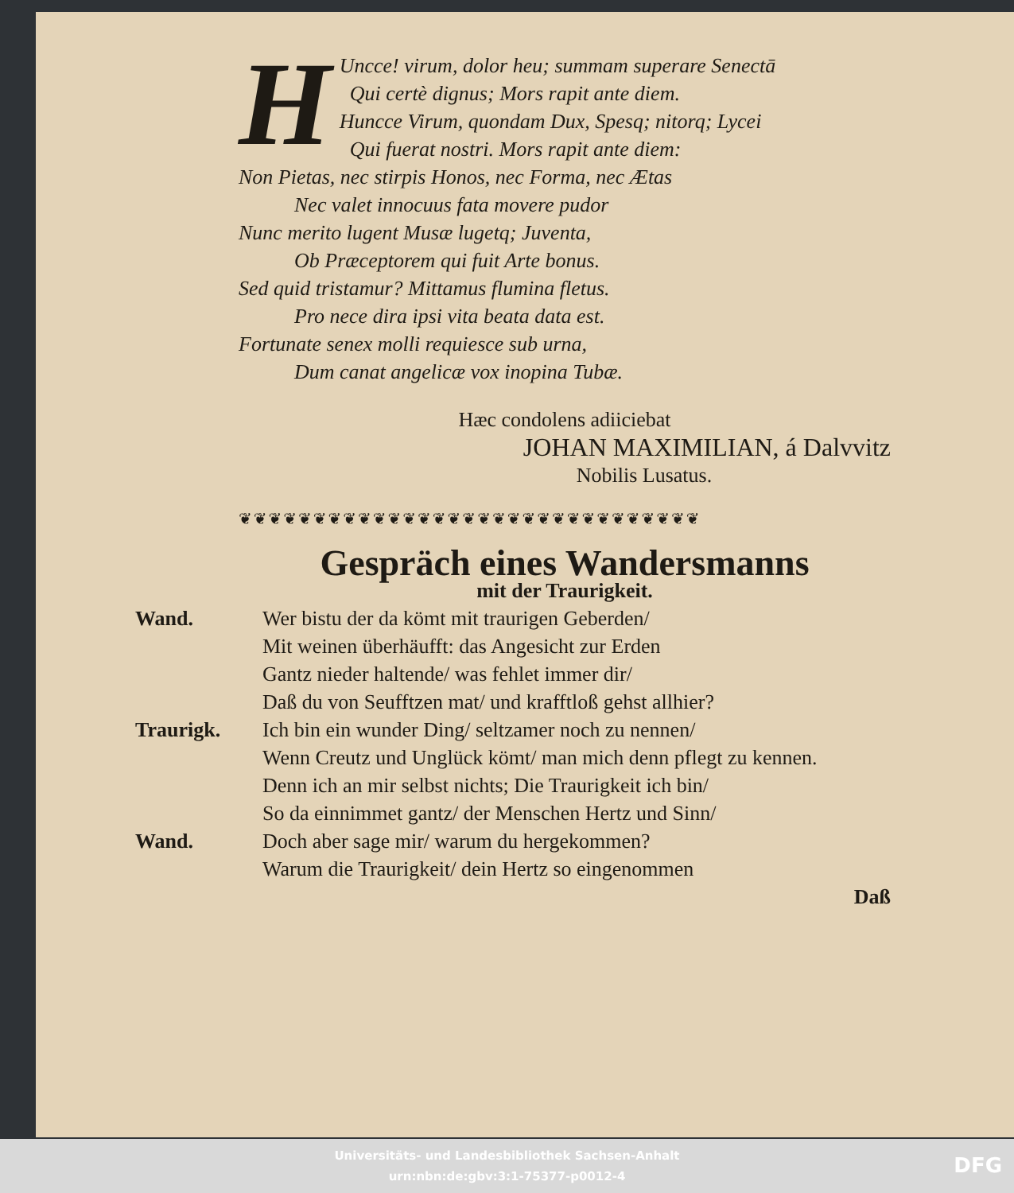HUncce! virum, dolor heu; summam superare Senectā
Qui certè dignus; Mors rapit ante diem.
Huncce Virum, quondam Dux, Spesq; nitorq; Lycei
Qui fuerat nostri. Mors rapit ante diem:
Non Pietas, nec stirpis Honos, nec Forma, nec Ætas
Nec valet innocuus fata movere pudor
Nunc merito lugent Musæ lugetq; Juventa,
Ob Præceptorem qui fuit Arte bonus.
Sed quid tristamur? Mittamus flumina fletus.
Pro nece dira ipsi vita beata data est.
Fortunate senex molli requiesce sub urna,
Dum canat angelicæ vox inopina Tubæ.
Hæc condolens adiiciebat
JOHAN MAXIMILIAN, á Dalvvitz
Nobilis Lusatus.
❦❦❦❦❦❦❦❦❦❦❦❦❦❦❦❦❦❦❦❦❦❦❦❦❦❦❦❦❦❦❦
Gespräch eines Wandersmanns
mit der Traurigkeit.
Wand. Wer bistu der da kömt mit traurigen Geberden/
Mit weinen überhäufft: das Angesicht zur Erden
Gantz nieder haltende/ was fehlet immer dir/
Daß du von Seufftzen mat/ und krafftloß gehst allhier?
Traurigk. Ich bin ein wunder Ding/ seltzamer noch zu nennen/
Wenn Creutz und Unglück kömt/ man mich denn pflegt zu kennen.
Denn ich an mir selbst nichts; Die Traurigkeit ich bin/
So da einnimmet gantz/ der Menschen Hertz und Sinn/
Wand. Doch aber sage mir/ warum du hergekommen?
Warum die Traurigkeit/ dein Hertz so eingenommen
Daß
Universitäts- und Landesbibliothek Sachsen-Anhalt
urn:nbn:de:gbv:3:1-75377-p0012-4
DFG